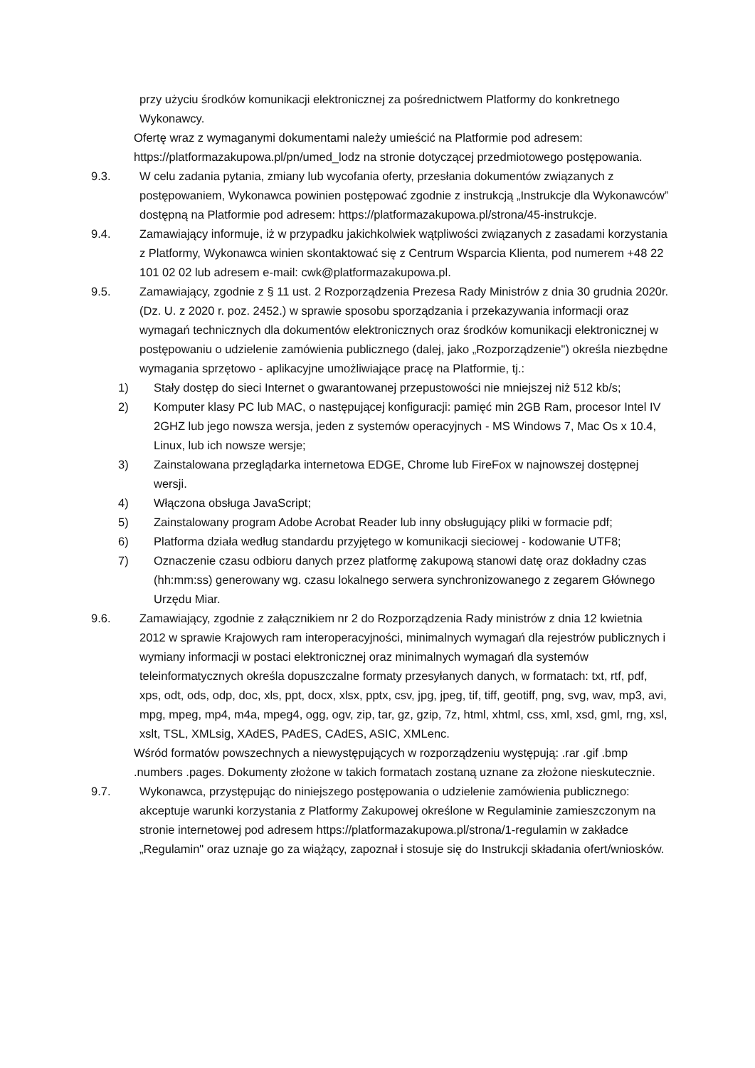przy użyciu środków komunikacji elektronicznej za pośrednictwem Platformy do konkretnego Wykonawcy.
Ofertę wraz z wymaganymi dokumentami należy umieścić na Platformie pod adresem: https://platformazakupowa.pl/pn/umed_lodz na stronie dotyczącej przedmiotowego postępowania.
9.3. W celu zadania pytania, zmiany lub wycofania oferty, przesłania dokumentów związanych z postępowaniem, Wykonawca powinien postępować zgodnie z instrukcją „Instrukcje dla Wykonawców” dostępną na Platformie pod adresem: https://platformazakupowa.pl/strona/45-instrukcje.
9.4. Zamawiający informuje, iż w przypadku jakichkolwiek wątpliwości związanych z zasadami korzystania z Platformy, Wykonawca winien skontaktować się z Centrum Wsparcia Klienta, pod numerem +48 22 101 02 02 lub adresem e-mail: cwk@platformazakupowa.pl.
9.5. Zamawiający, zgodnie z § 11 ust. 2 Rozporządzenia Prezesa Rady Ministrów z dnia 30 grudnia 2020r. (Dz. U. z 2020 r. poz. 2452.) w sprawie sposobu sporządzania i przekazywania informacji oraz wymagań technicznych dla dokumentów elektronicznych oraz środków komunikacji elektronicznej w postępowaniu o udzielenie zamówienia publicznego (dalej, jako „Rozporządzenie") określa niezbędne wymagania sprzętowo - aplikacyjne umożliwiające pracę na Platformie, tj.:
1) Stały dostęp do sieci Internet o gwarantowanej przepustowości nie mniejszej niż 512 kb/s;
2) Komputer klasy PC lub MAC, o następującej konfiguracji: pamięć min 2GB Ram, procesor Intel IV 2GHZ lub jego nowsza wersja, jeden z systemów operacyjnych - MS Windows 7, Mac Os x 10.4, Linux, lub ich nowsze wersje;
3) Zainstalowana przeglądarka internetowa EDGE, Chrome lub FireFox w najnowszej dostępnej wersji.
4) Włączona obsługa JavaScript;
5) Zainstalowany program Adobe Acrobat Reader lub inny obsługujący pliki w formacie pdf;
6) Platforma działa według standardu przyjętego w komunikacji sieciowej - kodowanie UTF8;
7) Oznaczenie czasu odbioru danych przez platformę zakupową stanowi datę oraz dokładny czas (hh:mm:ss) generowany wg. czasu lokalnego serwera synchronizowanego z zegarem Głównego Urzędu Miar.
9.6. Zamawiający, zgodnie z załącznikiem nr 2 do Rozporządzenia Rady ministrów z dnia 12 kwietnia 2012 w sprawie Krajowych ram interoperacyjności, minimalnych wymagań dla rejestrów publicznych i wymiany informacji w postaci elektronicznej oraz minimalnych wymagań dla systemów teleinformatycznych określa dopuszczalne formaty przesyłanych danych, w formatach: txt, rtf, pdf, xps, odt, ods, odp, doc, xls, ppt, docx, xlsx, pptx, csv, jpg, jpeg, tif, tiff, geotiff, png, svg, wav, mp3, avi, mpg, mpeg, mp4, m4a, mpeg4, ogg, ogv, zip, tar, gz, gzip, 7z, html, xhtml, css, xml, xsd, gml, rng, xsl, xslt, TSL, XMLsig, XAdES, PAdES, CAdES, ASIC, XMLenc.
Wśród formatów powszechnych a niewystępujących w rozporządzeniu występują: .rar .gif .bmp .numbers .pages. Dokumenty złożone w takich formatach zostaną uznane za złożone nieskutecznie.
9.7. Wykonawca, przystępując do niniejszego postępowania o udzielenie zamówienia publicznego: akceptuje warunki korzystania z Platformy Zakupowej określone w Regulaminie zamieszczonym na stronie internetowej pod adresem https://platformazakupowa.pl/strona/1-regulamin w zakładce „Regulamin" oraz uznaje go za wiążący, zapoznał i stosuje się do Instrukcji składania ofert/wniosków.